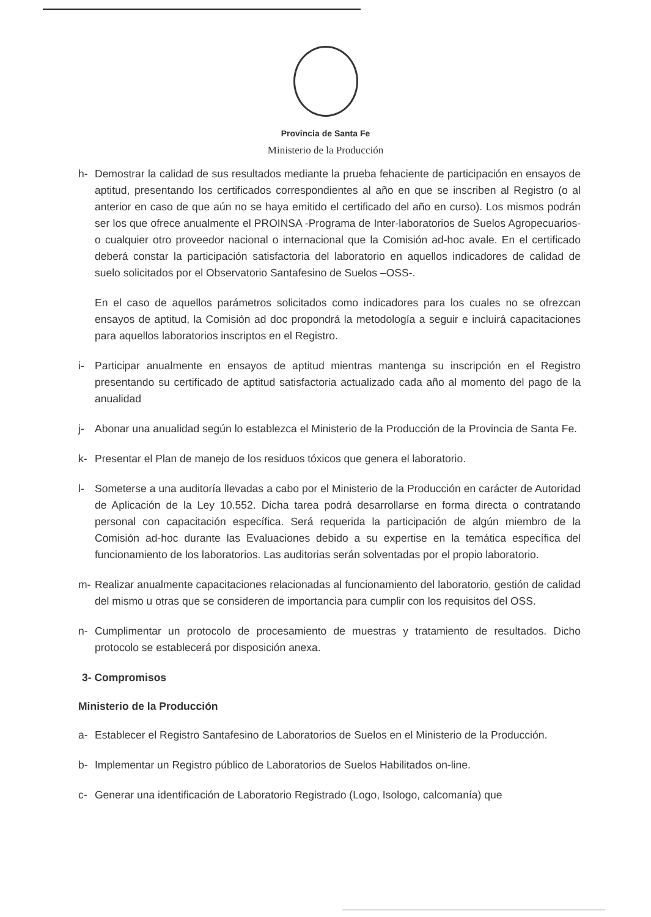Provincia de Santa Fe
Ministerio de la Producción
h- Demostrar la calidad de sus resultados mediante la prueba fehaciente de participación en ensayos de aptitud, presentando los certificados correspondientes al año en que se inscriben al Registro (o al anterior en caso de que aún no se haya emitido el certificado del año en curso). Los mismos podrán ser los que ofrece anualmente el PROINSA -Programa de Inter-laboratorios de Suelos Agropecuarios- o cualquier otro proveedor nacional o internacional que la Comisión ad-hoc avale. En el certificado deberá constar la participación satisfactoria del laboratorio en aquellos indicadores de calidad de suelo solicitados por el Observatorio Santafesino de Suelos –OSS-.
En el caso de aquellos parámetros solicitados como indicadores para los cuales no se ofrezcan ensayos de aptitud, la Comisión ad doc propondrá la metodología a seguir e incluirá capacitaciones para aquellos laboratorios inscriptos en el Registro.
i- Participar anualmente en ensayos de aptitud mientras mantenga su inscripción en el Registro presentando su certificado de aptitud satisfactoria actualizado cada año al momento del pago de la anualidad
j- Abonar una anualidad según lo establezca el Ministerio de la Producción de la Provincia de Santa Fe.
k- Presentar el Plan de manejo de los residuos tóxicos que genera el laboratorio.
l- Someterse a una auditoría llevadas a cabo por el Ministerio de la Producción en carácter de Autoridad de Aplicación de la Ley 10.552. Dicha tarea podrá desarrollarse en forma directa o contratando personal con capacitación específica. Será requerida la participación de algún miembro de la Comisión ad-hoc durante las Evaluaciones debido a su expertise en la temática específica del funcionamiento de los laboratorios. Las auditorias serán solventadas por el propio laboratorio.
m- Realizar anualmente capacitaciones relacionadas al funcionamiento del laboratorio, gestión de calidad del mismo u otras que se consideren de importancia para cumplir con los requisitos del OSS.
n- Cumplimentar un protocolo de procesamiento de muestras y tratamiento de resultados. Dicho protocolo se establecerá por disposición anexa.
3- Compromisos
Ministerio de la Producción
a- Establecer el Registro Santafesino de Laboratorios de Suelos en el Ministerio de la Producción.
b- Implementar un Registro público de Laboratorios de Suelos Habilitados on-line.
c- Generar una identificación de Laboratorio Registrado (Logo, Isologo, calcomanía) que